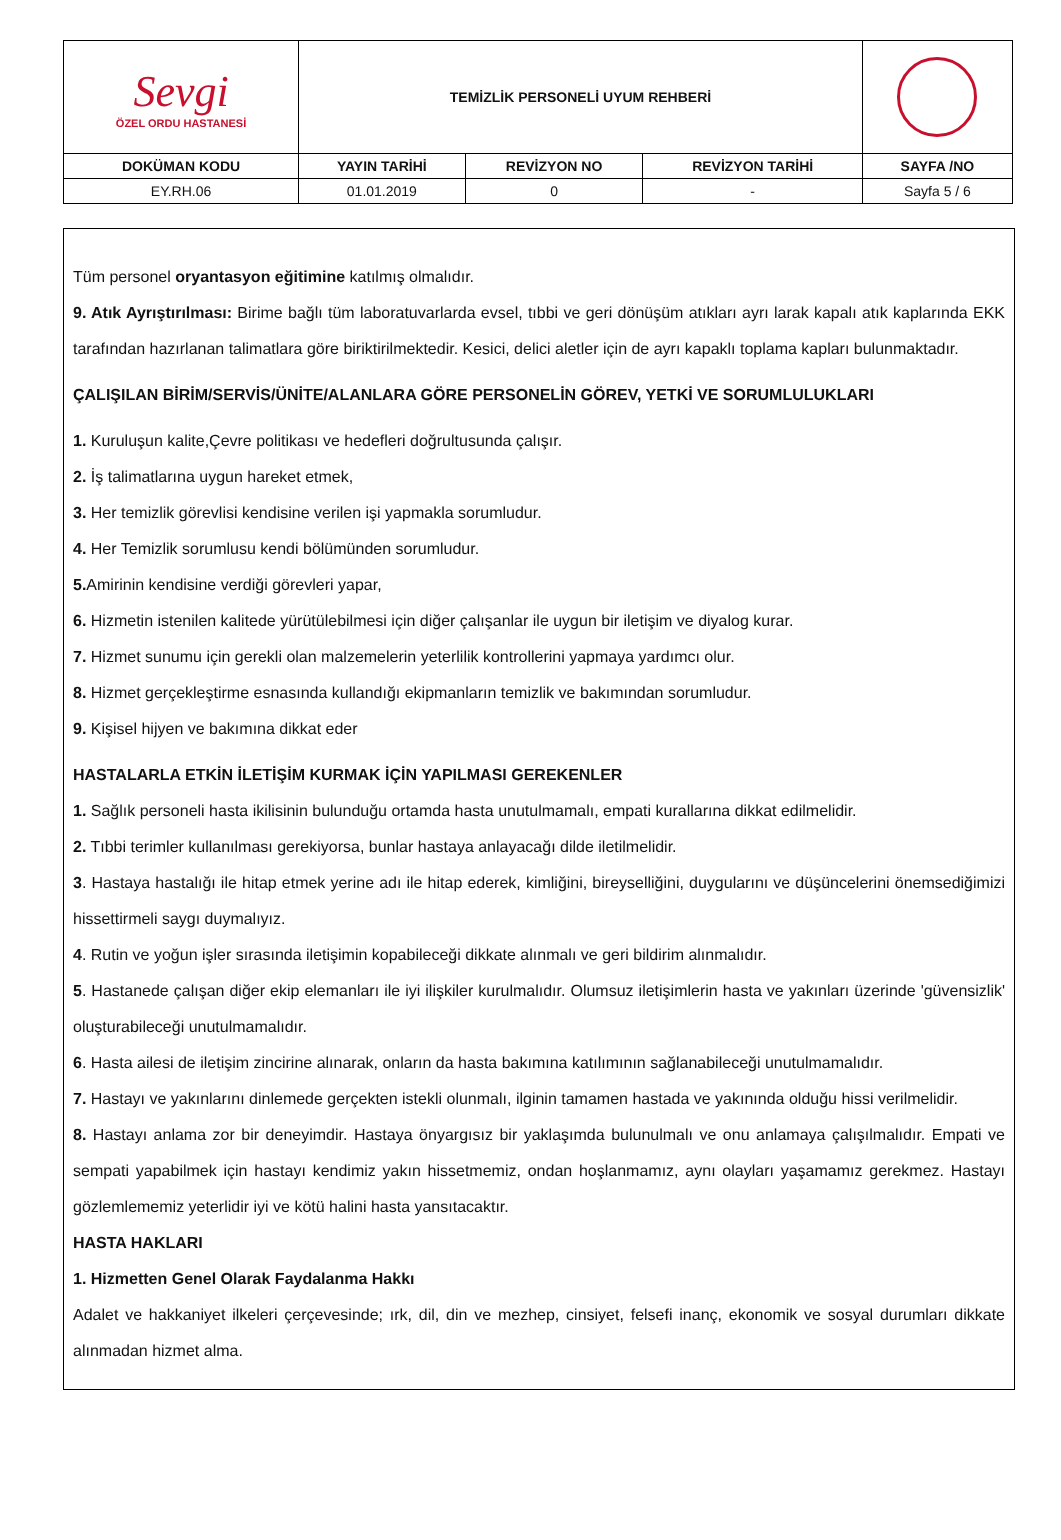| Sevgi ÖZEL ORDU HASTANESİ | TEMİZLİK PERSONELİ UYUM REHBERİ | | | |
| DOKÜMAN KODU | YAYIN TARİHİ | REVİZYON NO | REVİZYON TARİHİ | SAYFA /NO |
| EY.RH.06 | 01.01.2019 | 0 | - | Sayfa 5 / 6 |
Tüm personel oryantasyon eğitimine katılmış olmalıdır.
9. Atık Ayrıştırılması: Birime bağlı tüm laboratuvarlarda evsel, tıbbi ve geri dönüşüm atıkları ayrı larak kapalı atık kaplarında EKK tarafından hazırlanan talimatlara göre biriktirilmektedir. Kesici, delici aletler için de ayrı kapaklı toplama kapları bulunmaktadır.
ÇALIŞILAN BİRİM/SERVİS/ÜNİTE/ALANLARA GÖRE PERSONELİN GÖREV, YETKİ VE SORUMLULUKLARI
1. Kuruluşun kalite,Çevre politikası ve hedefleri doğrultusunda çalışır.
2. İş talimatlarına uygun hareket etmek,
3. Her temizlik görevlisi kendisine verilen işi yapmakla sorumludur.
4. Her Temizlik sorumlusu kendi bölümünden sorumludur.
5. Amirinin kendisine verdiği görevleri yapar,
6. Hizmetin istenilen kalitede yürütülebilmesi için diğer çalışanlar ile uygun bir iletişim ve diyalog kurar.
7. Hizmet sunumu için gerekli olan malzemelerin yeterlilik kontrollerini yapmaya yardımcı olur.
8. Hizmet gerçekleştirme esnasında kullandığı ekipmanların temizlik ve bakımından sorumludur.
9. Kişisel hijyen ve bakımına dikkat eder
HASTALARLA ETKİN İLETİŞİM KURMAK İÇİN YAPILMASI GEREKENLER
1. Sağlık personeli hasta ikilisinin bulunduğu ortamda hasta unutulmamalı, empati kurallarına dikkat edilmelidir.
2. Tıbbi terimler kullanılması gerekiyorsa, bunlar hastaya anlayacağı dilde iletilmelidir.
3. Hastaya hastalığı ile hitap etmek yerine adı ile hitap ederek, kimliğini, bireyselliğini, duygularını ve düşüncelerini önemsediğimizi hissettirmeli saygı duymalıyız.
4. Rutin ve yoğun işler sırasında iletişimin kopabileceği dikkate alınmalı ve geri bildirim alınmalıdır.
5. Hastanede çalışan diğer ekip elemanları ile iyi ilişkiler kurulmalıdır. Olumsuz iletişimlerin hasta ve yakınları üzerinde 'güvensizlik' oluşturabileceği unutulmamalıdır.
6. Hasta ailesi de iletişim zincirine alınarak, onların da hasta bakımına katılımının sağlanabileceği unutulmamalıdır.
7. Hastayı ve yakınlarını dinlemede gerçekten istekli olunmalı, ilginin tamamen hastada ve yakınında olduğu hissi verilmelidir.
8. Hastayı anlama zor bir deneyimdir. Hastaya önyargısız bir yaklaşımda bulunulmalı ve onu anlamaya çalışılmalıdır. Empati ve sempati yapabilmek için hastayı kendimiz yakın hissetmemiz, ondan hoşlanmamız, aynı olayları yaşamamız gerekmez. Hastayı gözlemlememiz yeterlidir iyi ve kötü halini hasta yansıtacaktır.
HASTA HAKLARI
1. Hizmetten Genel Olarak Faydalanma Hakkı
Adalet ve hakkaniyet ilkeleri çerçevesinde; ırk, dil, din ve mezhep, cinsiyet, felsefi inanç, ekonomik ve sosyal durumları dikkate alınmadan hizmet alma.